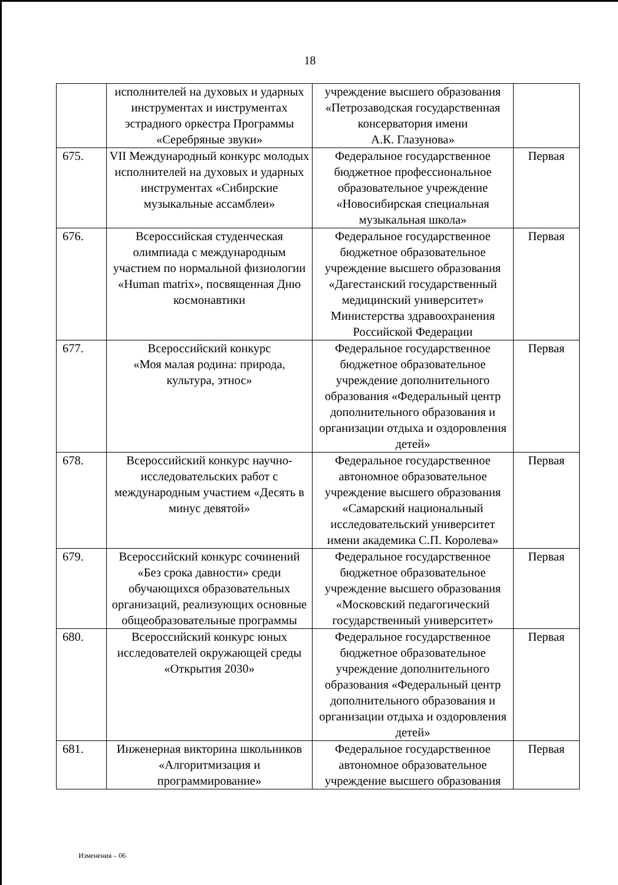18
| | исполнителей на духовых и ударных инструментах и инструментах эстрадного оркестра Программы «Серебряные звуки» | учреждение высшего образования «Петрозаводская государственная консерватория имени А.К. Глазунова» | |
| 675. | VII Международный конкурс молодых исполнителей на духовых и ударных инструментах «Сибирские музыкальные ассамблеи» | Федеральное государственное бюджетное профессиональное образовательное учреждение «Новосибирская специальная музыкальная школа» | Первая |
| 676. | Всероссийская студенческая олимпиада с международным участием по нормальной физиологии «Human matrix», посвященная Дню космонавтики | Федеральное государственное бюджетное образовательное учреждение высшего образования «Дагестанский государственный медицинский университет» Министерства здравоохранения Российской Федерации | Первая |
| 677. | Всероссийский конкурс «Моя малая родина: природа, культура, этнос» | Федеральное государственное бюджетное образовательное учреждение дополнительного образования «Федеральный центр дополнительного образования и организации отдыха и оздоровления детей» | Первая |
| 678. | Всероссийский конкурс научно-исследовательских работ с международным участием «Десять в минус девятой» | Федеральное государственное автономное образовательное учреждение высшего образования «Самарский национальный исследовательский университет имени академика С.П. Королева» | Первая |
| 679. | Всероссийский конкурс сочинений «Без срока давности» среди обучающихся образовательных организаций, реализующих основные общеобразовательные программы | Федеральное государственное бюджетное образовательное учреждение высшего образования «Московский педагогический государственный университет» | Первая |
| 680. | Всероссийский конкурс юных исследователей окружающей среды «Открытия 2030» | Федеральное государственное бюджетное образовательное учреждение дополнительного образования «Федеральный центр дополнительного образования и организации отдыха и оздоровления детей» | Первая |
| 681. | Инженерная викторина школьников «Алгоритмизация и программирование» | Федеральное государственное автономное образовательное учреждение высшего образования | Первая |
Изменения – 06